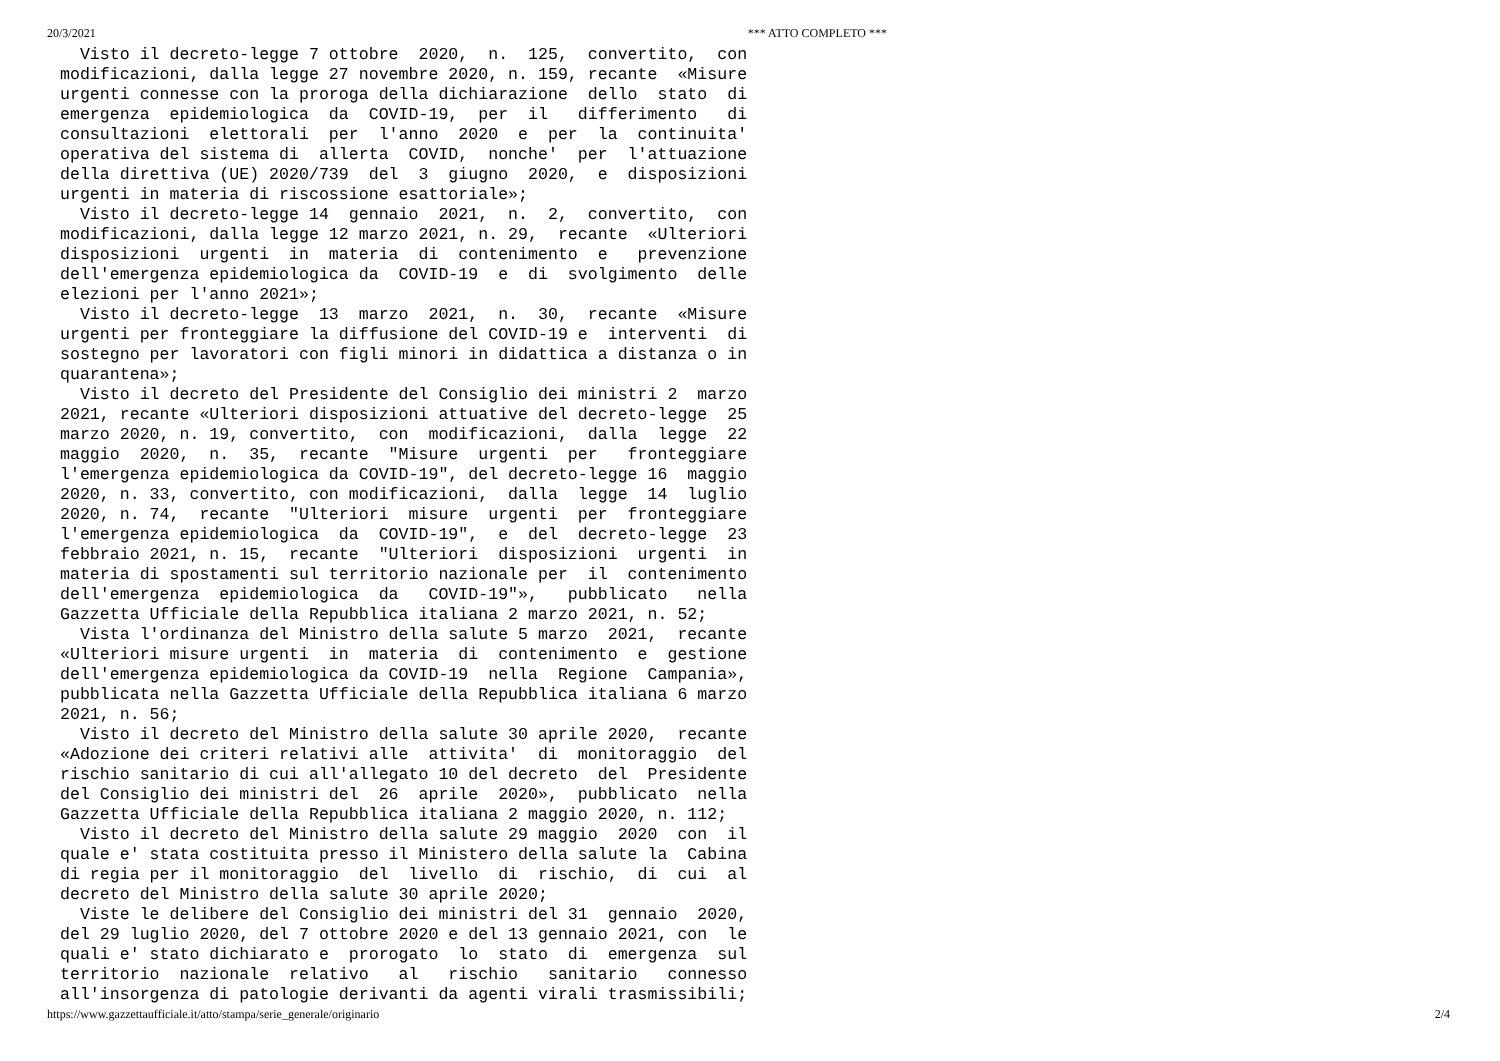20/3/2021 *** ATTO COMPLETO ***
  Visto il decreto-legge 7 ottobre  2020,  n.  125,  convertito,  con
modificazioni, dalla legge 27 novembre 2020, n. 159, recante  «Misure
urgenti connesse con la proroga della dichiarazione  dello  stato  di
emergenza  epidemiologica  da  COVID-19,  per  il   differimento   di
consultazioni  elettorali  per  l'anno  2020  e  per  la  continuita'
operativa del sistema di  allerta  COVID,  nonche'  per  l'attuazione
della direttiva (UE) 2020/739  del  3  giugno  2020,  e  disposizioni
urgenti in materia di riscossione esattoriale»;
  Visto il decreto-legge 14  gennaio  2021,  n.  2,  convertito,  con
modificazioni, dalla legge 12 marzo 2021, n. 29,  recante  «Ulteriori
disposizioni  urgenti  in  materia  di  contenimento  e   prevenzione
dell'emergenza epidemiologica da  COVID-19  e  di  svolgimento  delle
elezioni per l'anno 2021»;
  Visto il decreto-legge  13  marzo  2021,  n.  30,  recante  «Misure
urgenti per fronteggiare la diffusione del COVID-19 e  interventi  di
sostegno per lavoratori con figli minori in didattica a distanza o in
quarantena»;
  Visto il decreto del Presidente del Consiglio dei ministri 2  marzo
2021, recante «Ulteriori disposizioni attuative del decreto-legge  25
marzo 2020, n. 19, convertito,  con  modificazioni,  dalla  legge  22
maggio  2020,  n.  35,  recante  "Misure  urgenti  per   fronteggiare
l'emergenza epidemiologica da COVID-19", del decreto-legge 16  maggio
2020, n. 33, convertito, con modificazioni,  dalla  legge  14  luglio
2020, n. 74,  recante  "Ulteriori  misure  urgenti  per  fronteggiare
l'emergenza epidemiologica  da  COVID-19",  e  del  decreto-legge  23
febbraio 2021, n. 15,  recante  "Ulteriori  disposizioni  urgenti  in
materia di spostamenti sul territorio nazionale per  il  contenimento
dell'emergenza  epidemiologica  da   COVID-19"»,   pubblicato   nella
Gazzetta Ufficiale della Repubblica italiana 2 marzo 2021, n. 52;
  Vista l'ordinanza del Ministro della salute 5 marzo  2021,  recante
«Ulteriori misure urgenti  in  materia  di  contenimento  e  gestione
dell'emergenza epidemiologica da COVID-19  nella  Regione  Campania»,
pubblicata nella Gazzetta Ufficiale della Repubblica italiana 6 marzo
2021, n. 56;
  Visto il decreto del Ministro della salute 30 aprile 2020,  recante
«Adozione dei criteri relativi alle  attivita'  di  monitoraggio  del
rischio sanitario di cui all'allegato 10 del decreto  del  Presidente
del Consiglio dei ministri del  26  aprile  2020»,  pubblicato  nella
Gazzetta Ufficiale della Repubblica italiana 2 maggio 2020, n. 112;
  Visto il decreto del Ministro della salute 29 maggio  2020  con  il
quale e' stata costituita presso il Ministero della salute la  Cabina
di regia per il monitoraggio  del  livello  di  rischio,  di  cui  al
decreto del Ministro della salute 30 aprile 2020;
  Viste le delibere del Consiglio dei ministri del 31  gennaio  2020,
del 29 luglio 2020, del 7 ottobre 2020 e del 13 gennaio 2021, con  le
quali e' stato dichiarato e  prorogato  lo  stato  di  emergenza  sul
territorio  nazionale  relativo   al   rischio   sanitario   connesso
all'insorgenza di patologie derivanti da agenti virali trasmissibili;
https://www.gazzettaufficiale.it/atto/stampa/serie_generale/originario 2/4